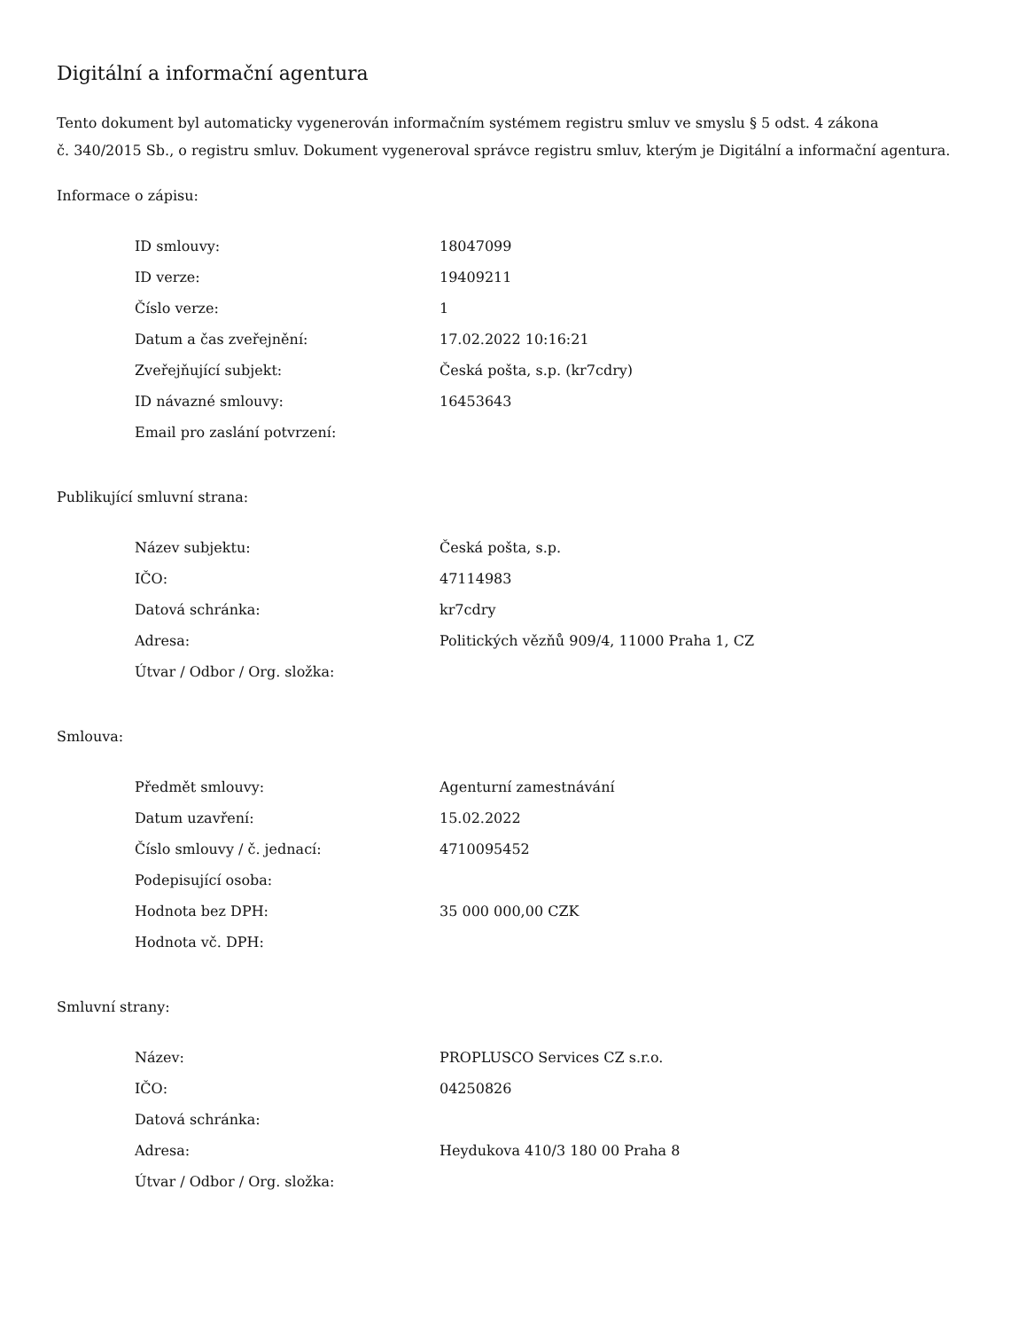Digitální a informační agentura
Tento dokument byl automaticky vygenerován informačním systémem registru smluv ve smyslu § 5 odst. 4 zákona
č. 340/2015 Sb., o registru smluv. Dokument vygeneroval správce registru smluv, kterým je Digitální a informační agentura.
Informace o zápisu:
| ID smlouvy: | 18047099 |
| ID verze: | 19409211 |
| Číslo verze: | 1 |
| Datum a čas zveřejnění: | 17.02.2022 10:16:21 |
| Zveřejňující subjekt: | Česká pošta, s.p. (kr7cdry) |
| ID návazné smlouvy: | 16453643 |
| Email pro zaslání potvrzení: | |
Publikující smluvní strana:
| Název subjektu: | Česká pošta, s.p. |
| IČO: | 47114983 |
| Datová schránka: | kr7cdry |
| Adresa: | Politických vězňů 909/4, 11000 Praha 1, CZ |
| Útvar / Odbor / Org. složka: | |
Smlouva:
| Předmět smlouvy: | Agenturní zamestnávání |
| Datum uzavření: | 15.02.2022 |
| Číslo smlouvy / č. jednací: | 4710095452 |
| Podepisující osoba: | |
| Hodnota bez DPH: | 35 000 000,00 CZK |
| Hodnota vč. DPH: | |
Smluvní strany:
| Název: | PROPLUSCO Services CZ s.r.o. |
| IČO: | 04250826 |
| Datová schránka: | |
| Adresa: | Heydukova 410/3 180 00 Praha 8 |
| Útvar / Odbor / Org. složka: | |